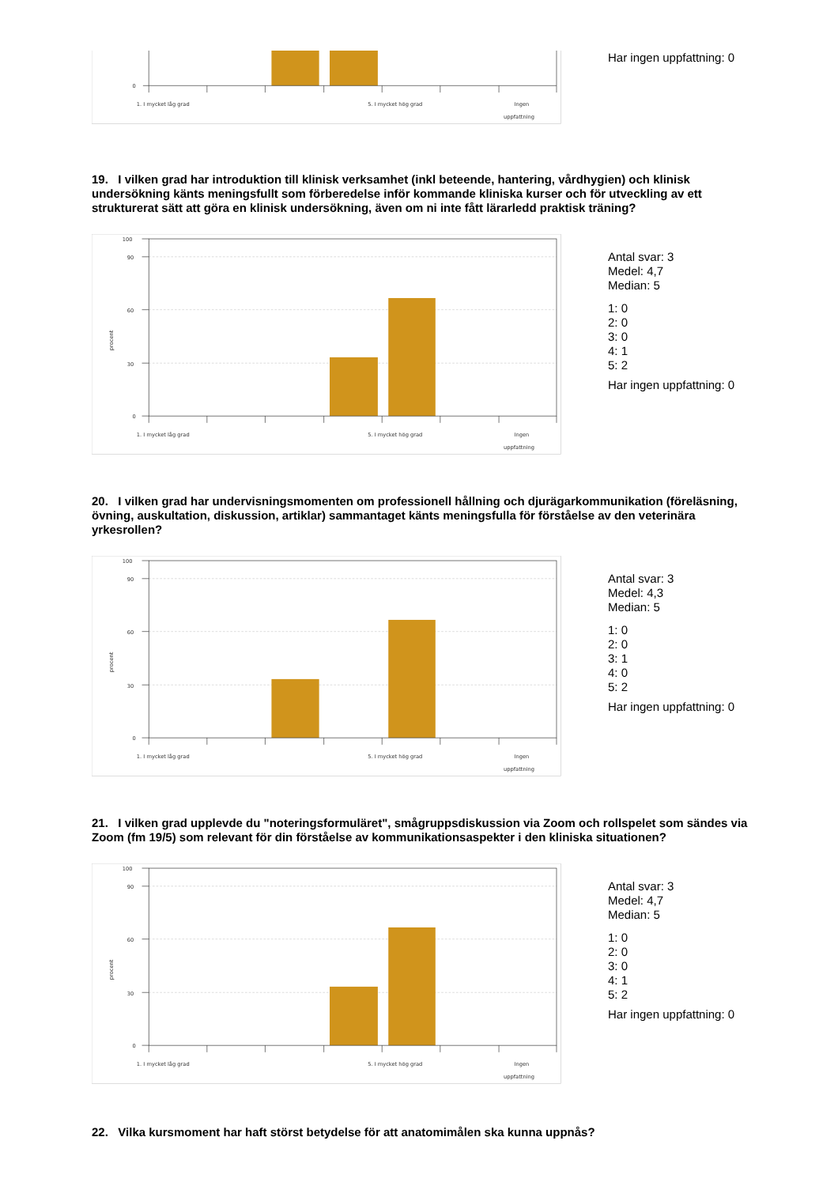0
1. I mycket låg grad
5. I mycket hög grad
Ingen
uppfattning
Har ingen uppfattning: 0
19. I vilken grad har introduktion till klinisk verksamhet (inkl beteende, hantering, vårdhygien) och klinisk undersökning känts meningsfullt som förberedelse inför kommande kliniska kurser och för utveckling av ett strukturerat sätt att göra en klinisk undersökning, även om ni inte fått lärarledd praktisk träning?
100
90
60
30
0
procent
1. I mycket låg grad
5. I mycket hög grad
Ingen
uppfattning
Antal svar: 3
Medel: 4,7
Median: 5
1: 0
2: 0
3: 0
4: 1
5: 2
Har ingen uppfattning: 0
20. I vilken grad har undervisningsmomenten om professionell hållning och djurägarkommunikation (föreläsning, övning, auskultation, diskussion, artiklar) sammantaget känts meningsfulla för förståelse av den veterinära yrkesrollen?
100
90
60
30
0
procent
1. I mycket låg grad
5. I mycket hög grad
Ingen
uppfattning
Antal svar: 3
Medel: 4,3
Median: 5
1: 0
2: 0
3: 1
4: 0
5: 2
Har ingen uppfattning: 0
21. I vilken grad upplevde du "noteringsformuläret", smågruppsdiskussion via Zoom och rollspelet som sändes via Zoom (fm 19/5) som relevant för din förståelse av kommunikationsaspekter i den kliniska situationen?
100
90
60
30
0
procent
1. I mycket låg grad
5. I mycket hög grad
Ingen
uppfattning
Antal svar: 3
Medel: 4,7
Median: 5
1: 0
2: 0
3: 0
4: 1
5: 2
Har ingen uppfattning: 0
22. Vilka kursmoment har haft störst betydelse för att anatomimålen ska kunna uppnås?